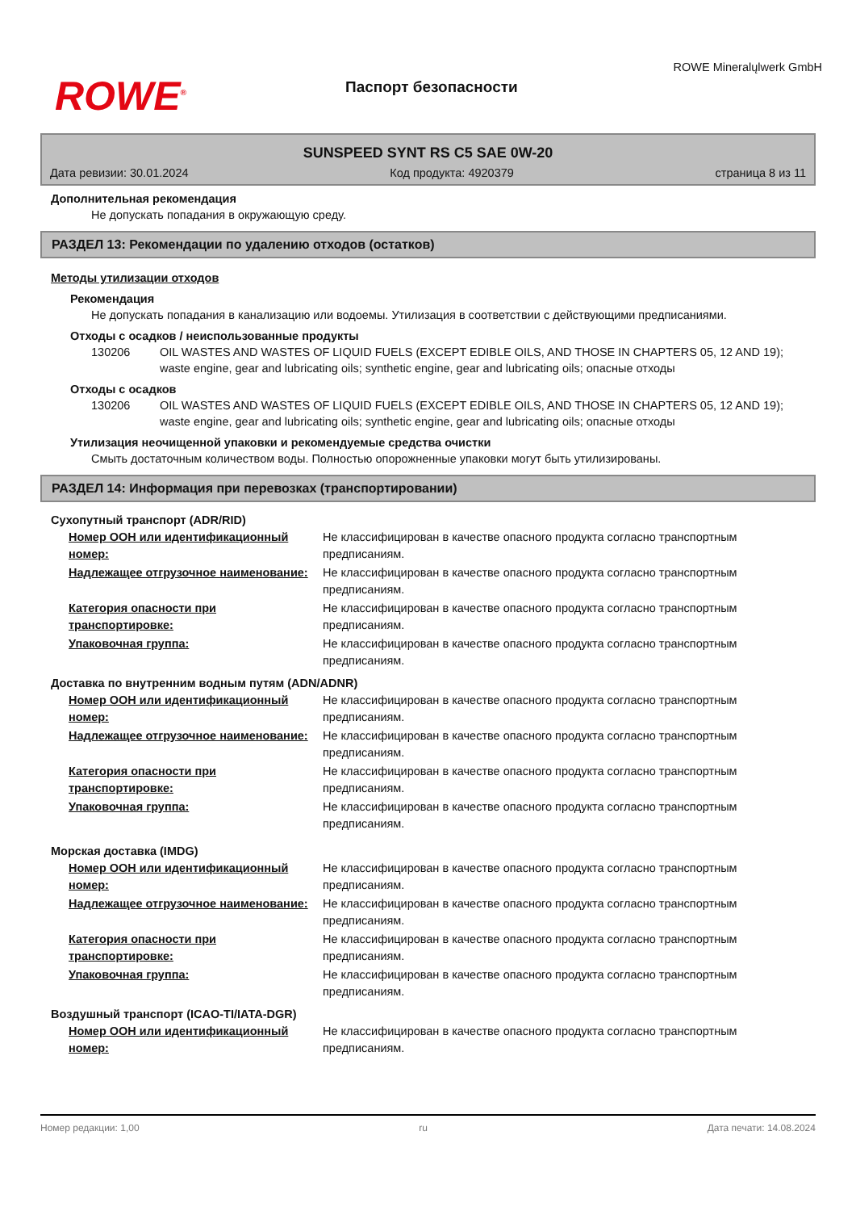ROWE<sup>®</sup>
Паспорт безопасности
ROWE Mineralųlwerk GmbH
SUNSPEED SYNT RS C5 SAE 0W-20
Дата ревизии: 30.01.2024 Код продукта: 4920379 страница 8 из 11
Дополнительная рекомендация
Не допускать попадания в окружающую среду.
РАЗДЕЛ 13: Рекомендации по удалению отходов (остатков)
Методы утилизации отходов
Рекомендация
Не допускать попадания в канализацию или водоемы. Утилизация в соответствии с действующими предписаниями.
Отходы с осадков / неиспользованные продукты
130206 OIL WASTES AND WASTES OF LIQUID FUELS (EXCEPT EDIBLE OILS, AND THOSE IN CHAPTERS 05, 12 AND 19); waste engine, gear and lubricating oils; synthetic engine, gear and lubricating oils; опасные отходы
Отходы с осадков
130206 OIL WASTES AND WASTES OF LIQUID FUELS (EXCEPT EDIBLE OILS, AND THOSE IN CHAPTERS 05, 12 AND 19); waste engine, gear and lubricating oils; synthetic engine, gear and lubricating oils; опасные отходы
Утилизация неочищенной упаковки и рекомендуемые средства очистки
Смыть достаточным количеством воды. Полностью опорожненные упаковки могут быть утилизированы.
РАЗДЕЛ 14: Информация при перевозках (транспортировании)
Сухопутный транспорт (ADR/RID)
| Номер ООН или идентификационный номер: | Не классифицирован в качестве опасного продукта согласно транспортным предписаниям. |
| Надлежащее отгрузочное наименование: | Не классифицирован в качестве опасного продукта согласно транспортным предписаниям. |
| Категория опасности при транспортировке: | Не классифицирован в качестве опасного продукта согласно транспортным предписаниям. |
| Упаковочная группа: | Не классифицирован в качестве опасного продукта согласно транспортным предписаниям. |
Доставка по внутренним водным путям (ADN/ADNR)
| Номер ООН или идентификационный номер: | Не классифицирован в качестве опасного продукта согласно транспортным предписаниям. |
| Надлежащее отгрузочное наименование: | Не классифицирован в качестве опасного продукта согласно транспортным предписаниям. |
| Категория опасности при транспортировке: | Не классифицирован в качестве опасного продукта согласно транспортным предписаниям. |
| Упаковочная группа: | Не классифицирован в качестве опасного продукта согласно транспортным предписаниям. |
Морская доставка (IMDG)
| Номер ООН или идентификационный номер: | Не классифицирован в качестве опасного продукта согласно транспортным предписаниям. |
| Надлежащее отгрузочное наименование: | Не классифицирован в качестве опасного продукта согласно транспортным предписаниям. |
| Категория опасности при транспортировке: | Не классифицирован в качестве опасного продукта согласно транспортным предписаниям. |
| Упаковочная группа: | Не классифицирован в качестве опасного продукта согласно транспортным предписаниям. |
Воздушный транспорт (ICAO-TI/IATA-DGR)
| Номер ООН или идентификационный номер: | Не классифицирован в качестве опасного продукта согласно транспортным предписаниям. |
Номер редакции: 1,00 ru Дата печати: 14.08.2024